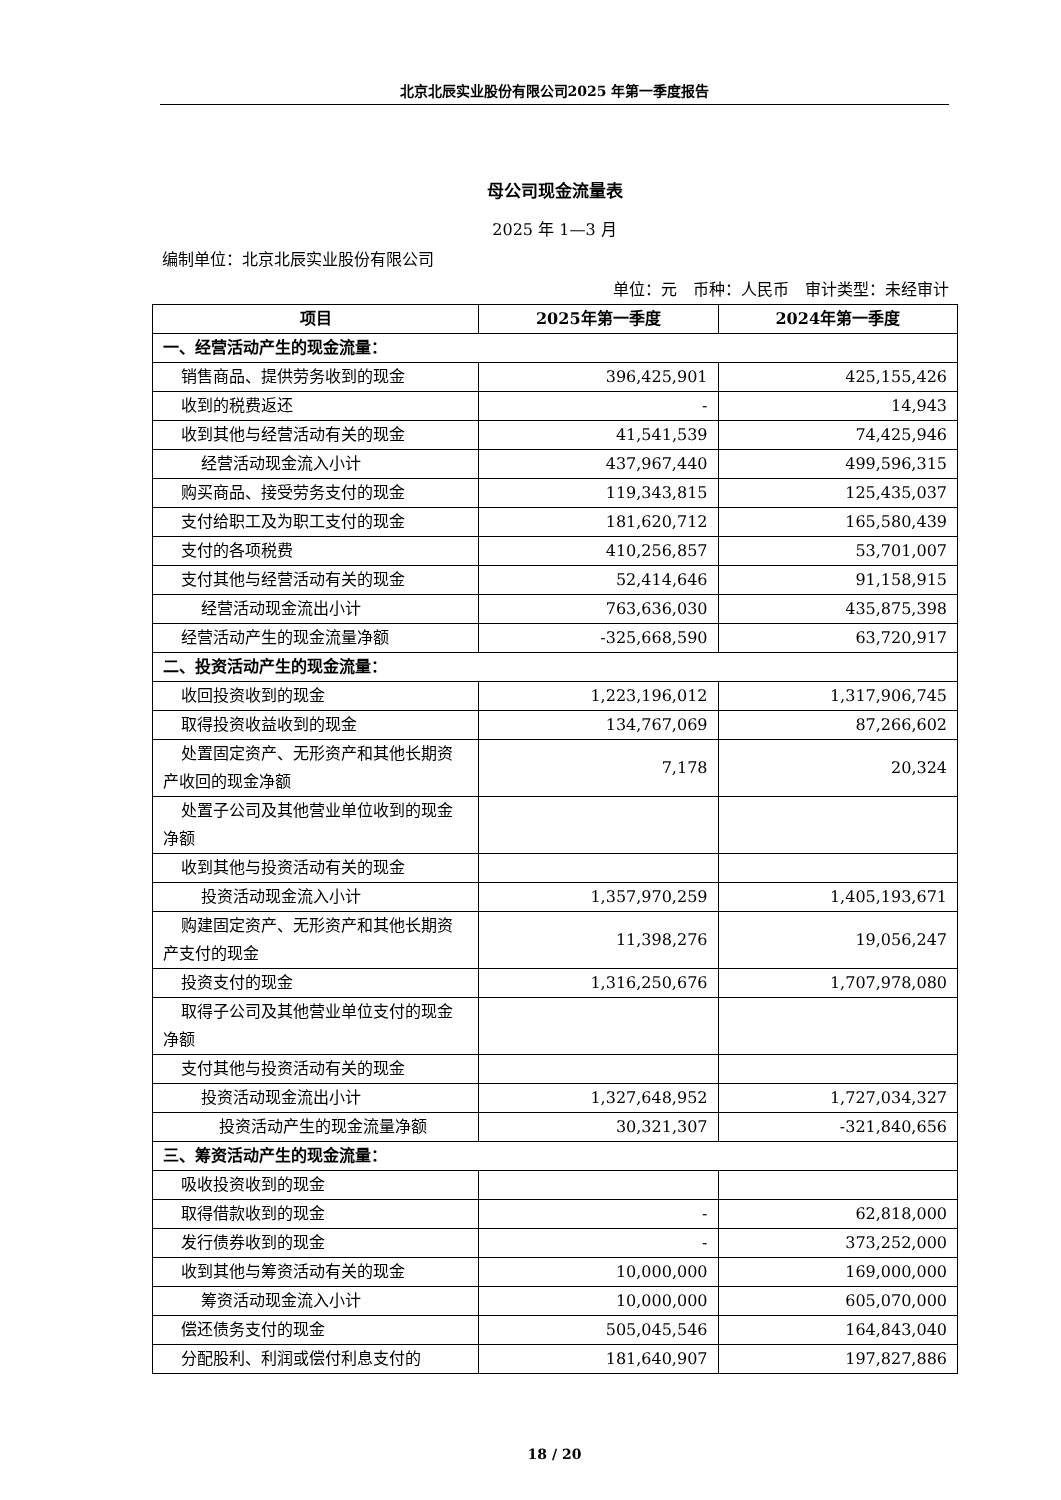北京北辰实业股份有限公司2025 年第一季度报告
母公司现金流量表
2025 年 1—3 月
编制单位：北京北辰实业股份有限公司
单位：元　币种：人民币　审计类型：未经审计
| 项目 | 2025年第一季度 | 2024年第一季度 |
| --- | --- | --- |
| 一、经营活动产生的现金流量： | | |
| 销售商品、提供劳务收到的现金 | 396,425,901 | 425,155,426 |
| 收到的税费返还 | - | 14,943 |
| 收到其他与经营活动有关的现金 | 41,541,539 | 74,425,946 |
| 经营活动现金流入小计 | 437,967,440 | 499,596,315 |
| 购买商品、接受劳务支付的现金 | 119,343,815 | 125,435,037 |
| 支付给职工及为职工支付的现金 | 181,620,712 | 165,580,439 |
| 支付的各项税费 | 410,256,857 | 53,701,007 |
| 支付其他与经营活动有关的现金 | 52,414,646 | 91,158,915 |
| 经营活动现金流出小计 | 763,636,030 | 435,875,398 |
| 经营活动产生的现金流量净额 | -325,668,590 | 63,720,917 |
| 二、投资活动产生的现金流量： | | |
| 收回投资收到的现金 | 1,223,196,012 | 1,317,906,745 |
| 取得投资收益收到的现金 | 134,767,069 | 87,266,602 |
| 处置固定资产、无形资产和其他长期资产收回的现金净额 | 7,178 | 20,324 |
| 处置子公司及其他营业单位收到的现金净额 | | |
| 收到其他与投资活动有关的现金 | | |
| 投资活动现金流入小计 | 1,357,970,259 | 1,405,193,671 |
| 购建固定资产、无形资产和其他长期资产支付的现金 | 11,398,276 | 19,056,247 |
| 投资支付的现金 | 1,316,250,676 | 1,707,978,080 |
| 取得子公司及其他营业单位支付的现金净额 | | |
| 支付其他与投资活动有关的现金 | | |
| 投资活动现金流出小计 | 1,327,648,952 | 1,727,034,327 |
| 投资活动产生的现金流量净额 | 30,321,307 | -321,840,656 |
| 三、筹资活动产生的现金流量： | | |
| 吸收投资收到的现金 | | |
| 取得借款收到的现金 | - | 62,818,000 |
| 发行债券收到的现金 | - | 373,252,000 |
| 收到其他与筹资活动有关的现金 | 10,000,000 | 169,000,000 |
| 筹资活动现金流入小计 | 10,000,000 | 605,070,000 |
| 偿还债务支付的现金 | 505,045,546 | 164,843,040 |
| 分配股利、利润或偿付利息支付的 | 181,640,907 | 197,827,886 |
18 / 20